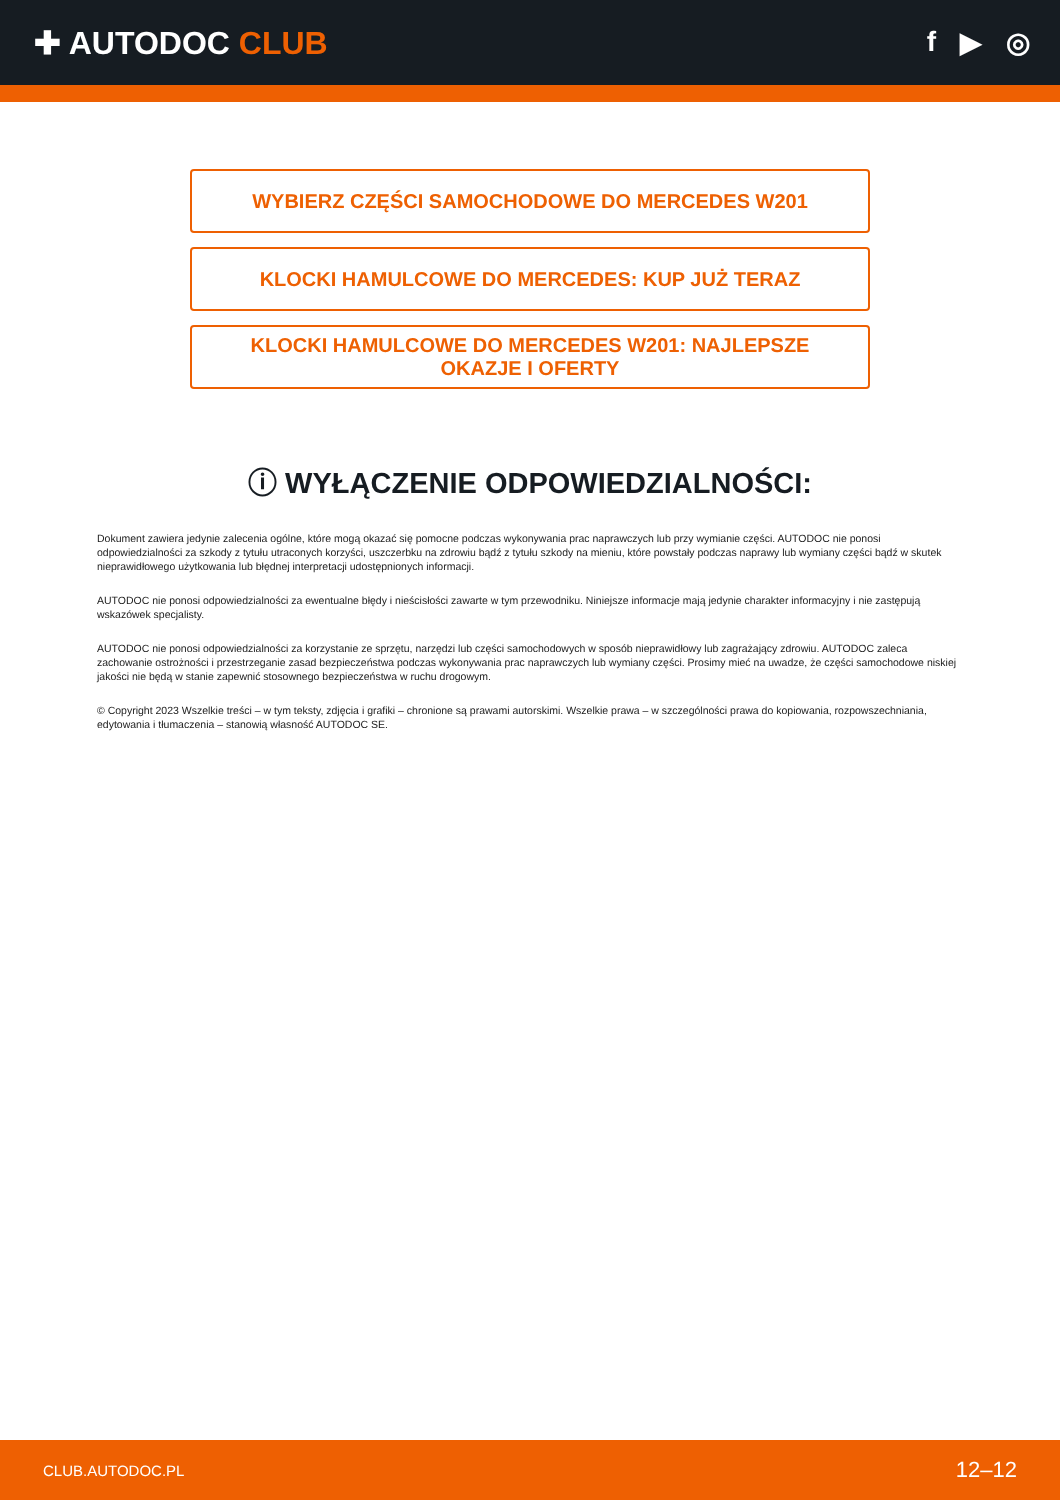✚ AUTODOC CLUB f ▶ ◎
WYBIERZ CZĘŚCI SAMOCHODOWE DO MERCEDES W201
KLOCKI HAMULCOWE DO MERCEDES: KUP JUŻ TERAZ
KLOCKI HAMULCOWE DO MERCEDES W201: NAJLEPSZE OKAZJE I OFERTY
ⓘ WYŁĄCZENIE ODPOWIEDZIALNOŚCI:
Dokument zawiera jedynie zalecenia ogólne, które mogą okazać się pomocne podczas wykonywania prac naprawczych lub przy wymianie części. AUTODOC nie ponosi odpowiedzialności za szkody z tytułu utraconych korzyści, uszczerbku na zdrowiu bądź z tytułu szkody na mieniu, które powstały podczas naprawy lub wymiany części bądź w skutek nieprawidłowego użytkowania lub błędnej interpretacji udostępnionych informacji.
AUTODOC nie ponosi odpowiedzialności za ewentualne błędy i nieścisłości zawarte w tym przewodniku. Niniejsze informacje mają jedynie charakter informacyjny i nie zastępują wskazówek specjalisty.
AUTODOC nie ponosi odpowiedzialności za korzystanie ze sprzętu, narzędzi lub części samochodowych w sposób nieprawidłowy lub zagrażający zdrowiu. AUTODOC zaleca zachowanie ostrożności i przestrzeganie zasad bezpieczeństwa podczas wykonywania prac naprawczych lub wymiany części. Prosimy mieć na uwadze, że części samochodowe niskiej jakości nie będą w stanie zapewnić stosownego bezpieczeństwa w ruchu drogowym.
© Copyright 2023 Wszelkie treści – w tym teksty, zdjęcia i grafiki – chronione są prawami autorskimi. Wszelkie prawa – w szczególności prawa do kopiowania, rozpowszechniania, edytowania i tłumaczenia – stanowią własność AUTODOC SE.
CLUB.AUTODOC.PL 12–12